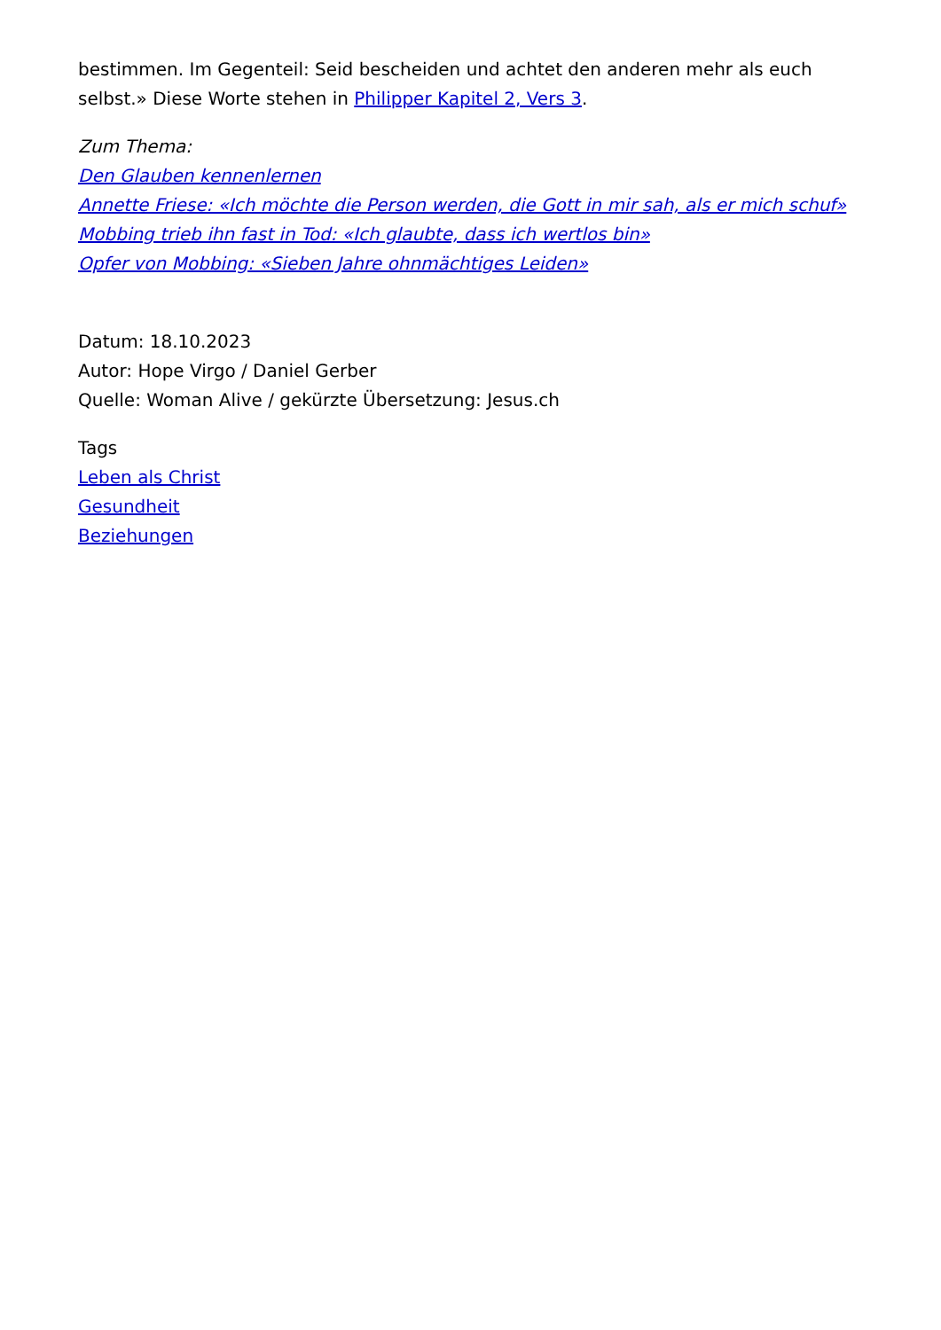bestimmen. Im Gegenteil: Seid bescheiden und achtet den anderen mehr als euch selbst.» Diese Worte stehen in Philipper Kapitel 2, Vers 3.
Zum Thema:
Den Glauben kennenlernen
Annette Friese: «Ich möchte die Person werden, die Gott in mir sah, als er mich schuf»
Mobbing trieb ihn fast in Tod: «Ich glaubte, dass ich wertlos bin»
Opfer von Mobbing: «Sieben Jahre ohnmächtiges Leiden»
Datum: 18.10.2023
Autor: Hope Virgo / Daniel Gerber
Quelle: Woman Alive / gekürzte Übersetzung: Jesus.ch
Tags
Leben als Christ
Gesundheit
Beziehungen